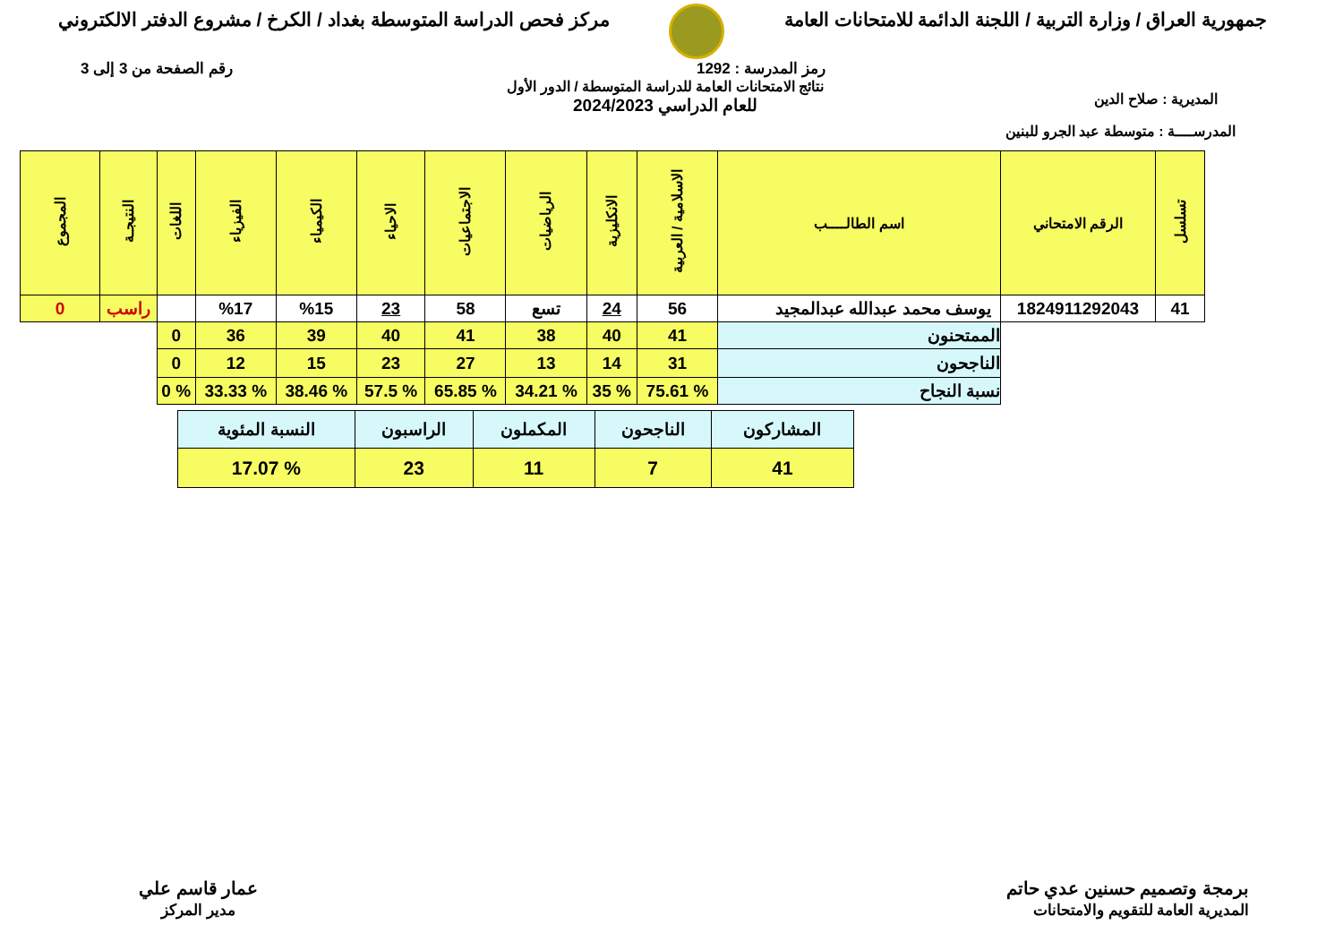جمهورية العراق / وزارة التربية / اللجنة الدائمة للامتحانات العامة
مركز فحص الدراسة المتوسطة بغداد / الكرخ / مشروع الدفتر الالكتروني
رمز المدرسة : 1292 رقم الصفحة من 3 إلى 3
المديرية : صلاح الدين
نتائج الامتحانات العامة للدراسة المتوسطة / الدور الأول
للعام الدراسي 2024/2023
المدرســــة : متوسطة عبد الجرو للبنين
| تسلسل | الرقم الامتحاني | اسم الطالــــب | الاسلامية / العربية | الانكليزية | الرياضيات | الاجتماعيات | الاحياء | الكيمياء | الفيزياء | اللغات | النتيجـة | المجموع |
| --- | --- | --- | --- | --- | --- | --- | --- | --- | --- | --- | --- | --- |
| 41 | 1824911292043 | يوسف محمد عبدالله عبدالمجيد | 56 | 24 | تسع | 58 | 23 | %15 | %17 | | راسب | 0 |
| | | الممتحنون | 41 | 40 | 38 | 41 | 40 | 39 | 36 | 0 | | |
| | | الناجحون | 31 | 14 | 13 | 27 | 23 | 15 | 12 | 0 | | |
| | | نسبة النجاح | % 75.61 | % 35 | % 34.21 | % 65.85 | % 57.5 | % 38.46 | % 33.33 | % 0 | | |
| المشاركون | الناجحون | المكملون | الراسبون | النسبة المئوية |
| 41 | 7 | 11 | 23 | % 17.07 |
برمجة وتصميم حسنين عدي حاتم
المديرية العامة للتقويم والامتحانات
عمار قاسم علي
مدير المركز